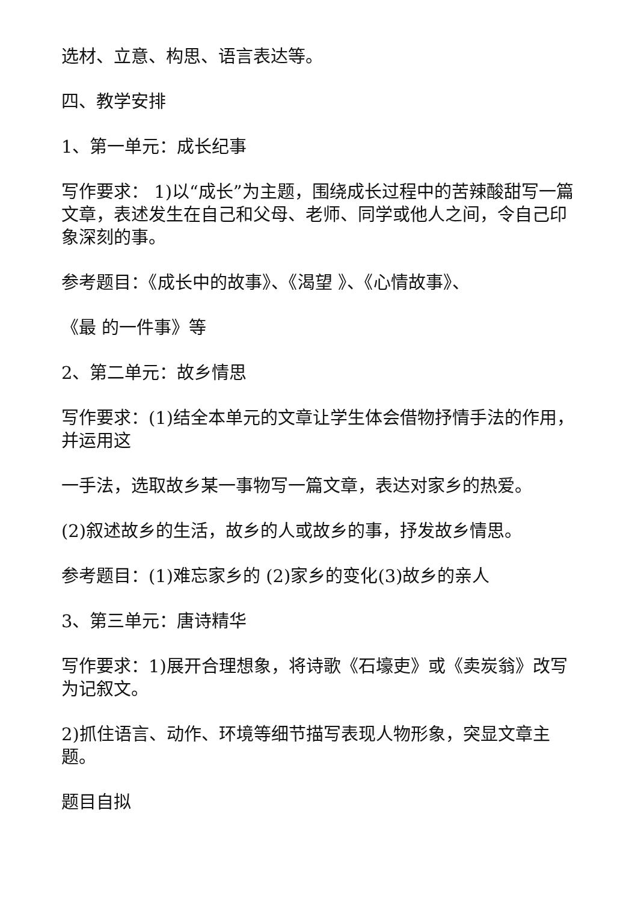选材、立意、构思、语言表达等。
四、教学安排
1、第一单元：成长纪事
写作要求： 1)以“成长”为主题，围绕成长过程中的苦辣酸甜写一篇文章，表述发生在自己和父母、老师、同学或他人之间，令自己印象深刻的事。
参考题目：《成长中的故事》、《渴望 》、《心情故事》、
《最 的一件事》等
2、第二单元：故乡情思
写作要求：(1)结全本单元的文章让学生体会借物抒情手法的作用，并运用这
一手法，选取故乡某一事物写一篇文章，表达对家乡的热爱。
(2)叙述故乡的生活，故乡的人或故乡的事，抒发故乡情思。
参考题目：(1)难忘家乡的 (2)家乡的变化(3)故乡的亲人
3、第三单元：唐诗精华
写作要求：1)展开合理想象，将诗歌《石壕吏》或《卖炭翁》改写为记叙文。
2)抓住语言、动作、环境等细节描写表现人物形象，突显文章主题。
题目自拟